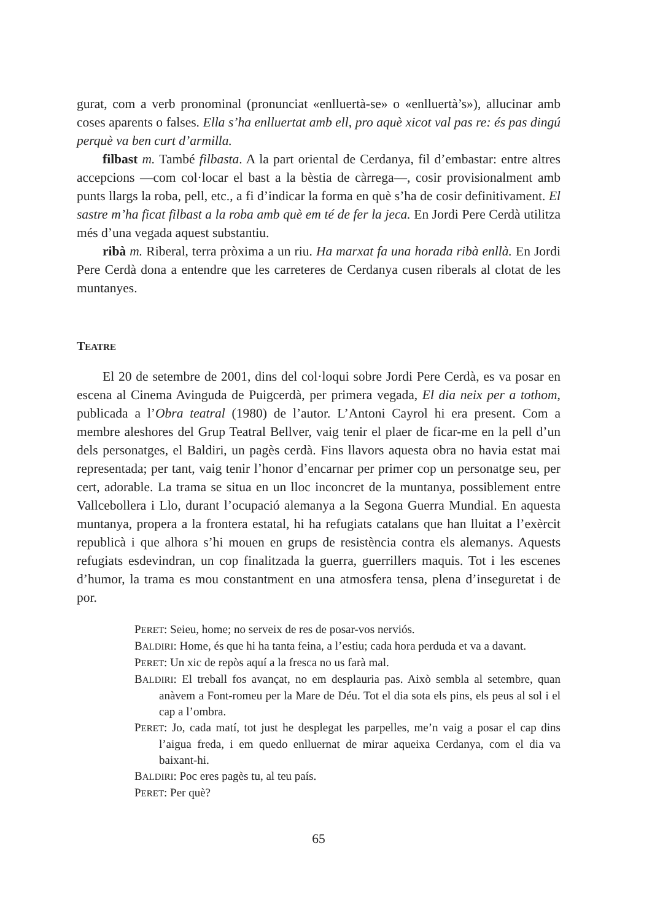gurat, com a verb pronominal (pronunciat «enlluertà-se» o «enlluertà’s»), al­lucinar amb coses aparents o falses. Ella s’ha enlluertat amb ell, pro aquè xicot val pas re: és pas dingú perquè va ben curt d’armilla.
filbast m. També filbasta. A la part oriental de Cerdanya, fil d’embastar: entre altres accepcions —com col·locar el bast a la bèstia de càrrega—, cosir provisional­ment amb punts llargs la roba, pell, etc., a fi d’indicar la forma en què s’ha de cosir definitivament. El sastre m’ha ficat filbast a la roba amb què em té de fer la jeca. En Jordi Pere Cerdà utilitza més d’una vegada aquest substantiu.
ribà m. Riberal, terra pròxima a un riu. Ha marxat fa una horada ribà enllà. En Jordi Pere Cerdà dona a entendre que les carreteres de Cerdanya cusen riberals al clotat de les muntanyes.
TEATRE
El 20 de setembre de 2001, dins del col·loqui sobre Jordi Pere Cerdà, es va po­sar en escena al Cinema Avinguda de Puigcerdà, per primera vegada, El dia neix per a tothom, publicada a l’Obra teatral (1980) de l’autor. L’Antoni Cayrol hi era present. Com a membre aleshores del Grup Teatral Bellver, vaig tenir el plaer de ficar-me en la pell d’un dels personatges, el Baldiri, un pagès cerdà. Fins llavors aquesta obra no havia estat mai representada; per tant, vaig tenir l’honor d’encar­nar per primer cop un personatge seu, per cert, adorable. La trama se situa en un lloc inconcret de la muntanya, possiblement entre Vallcebollera i Llo, durant l’ocupació alemanya a la Segona Guerra Mundial. En aquesta muntanya, propera a la frontera estatal, hi ha refugiats catalans que han lluitat a l’exèrcit republicà i que alhora s’hi mouen en grups de resistència contra els alemanys. Aquests refu­giats esdevindran, un cop finalitzada la guerra, guerrillers maquis. Tot i les esce­nes d’humor, la trama es mou constantment en una atmosfera tensa, plena d’inse­guretat i de por.
PERET: Seieu, home; no serveix de res de posar-vos nerviós.
BALDIRI: Home, és que hi ha tanta feina, a l’estiu; cada hora perduda et va a davant.
PERET: Un xic de repòs aquí a la fresca no us farà mal.
BALDIRI: El treball fos avançat, no em desplauria pas. Això sembla al setembre, quan anàvem a Font-romeu per la Mare de Déu. Tot el dia sota els pins, els peus al sol i el cap a l’ombra.
PERET: Jo, cada matí, tot just he desplegat les parpelles, me’n vaig a posar el cap dins l’aigua freda, i em quedo enlluernat de mirar aqueixa Cerdanya, com el dia va baixant-hi.
BALDIRI: Poc eres pagès tu, al teu país.
PERET: Per què?
65